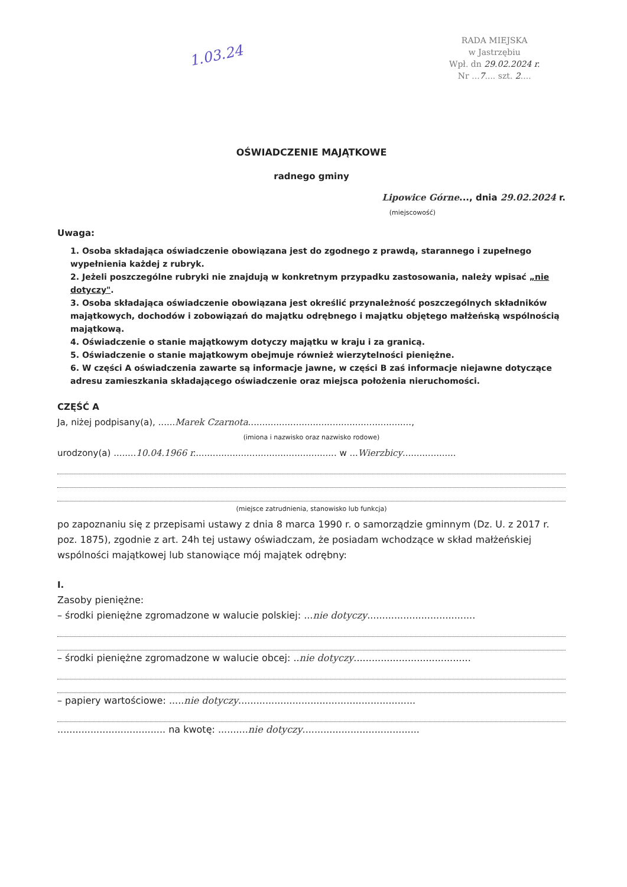RADA MIEJSKA
w Jastrzębiu
Wpł. dn 29.02.2024 r.
Nr ...7.... szt. 2....
1.03.24
OŚWIADCZENIE MAJĄTKOWE
radnego gminy
Lipowice Górne..., dnia 29.02.2024 r.
(miejscowość)
Uwaga:
1. Osoba składająca oświadczenie obowiązana jest do zgodnego z prawdą, starannego i zupełnego wypełnienia każdej z rubryk.
2. Jeżeli poszczególne rubryki nie znajdują w konkretnym przypadku zastosowania, należy wpisać „nie dotyczy".
3. Osoba składająca oświadczenie obowiązana jest określić przynależność poszczególnych składników majątkowych, dochodów i zobowiązań do majątku odrębnego i majątku objętego małżeńską wspólnością majątkową.
4. Oświadczenie o stanie majątkowym dotyczy majątku w kraju i za granicą.
5. Oświadczenie o stanie majątkowym obejmuje również wierzytelności pieniężne.
6. W części A oświadczenia zawarte są informacje jawne, w części B zaś informacje niejawne dotyczące adresu zamieszkania składającego oświadczenie oraz miejsca położenia nieruchomości.
CZĘŚĆ A
Ja, niżej podpisany(a), ......Marek Czarnota..........................................................,
(imiona i nazwisko oraz nazwisko rodowe)
urodzony(a) ........10.04.1966 r................................................... w ...Wierzbicy...................
(miejsce zatrudnienia, stanowisko lub funkcja)
po zapoznaniu się z przepisami ustawy z dnia 8 marca 1990 r. o samorządzie gminnym (Dz. U. z 2017 r. poz. 1875), zgodnie z art. 24h tej ustawy oświadczam, że posiadam wchodzące w skład małżeńskiej wspólności majątkowej lub stanowiące mój majątek odrębny:
I.
Zasoby pieniężne:
– środki pieniężne zgromadzone w walucie polskiej: ...nie dotyczy....................................
– środki pieniężne zgromadzone w walucie obcej: ..nie dotyczy.......................................
– papiery wartościowe: .....nie dotyczy...........................................................
.................................... na kwotę: ..........nie dotyczy.......................................